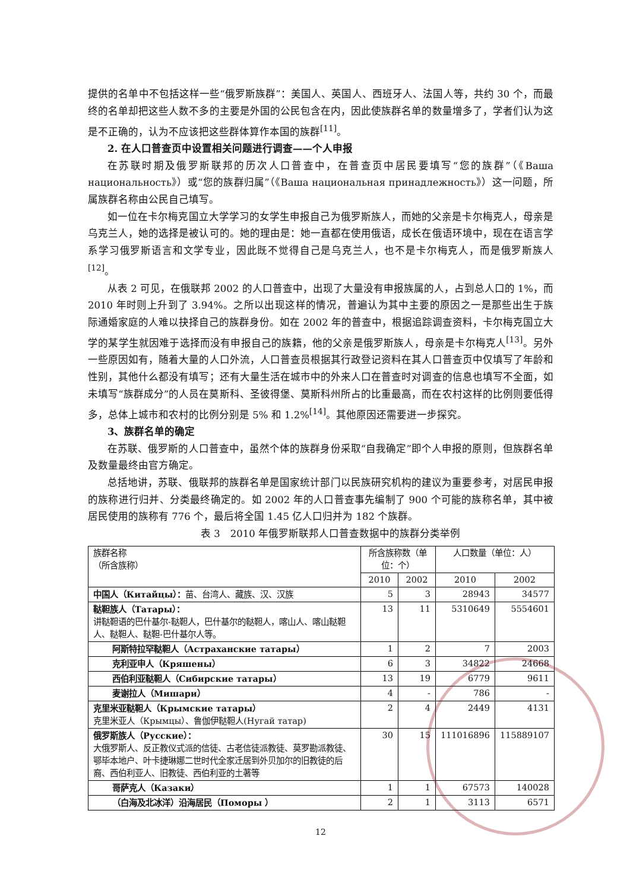提供的名单中不包括这样一些“俄罗斯族群”：美国人、英国人、西班牙人、法国人等，共约 30 个，而最终的名单却把这些人数不多的主要是外国的公民包含在内，因此使族群名单的数量增多了，学者们认为这是不正确的，认为不应该把这些群体算作本国的族群<sup>[11]</sup>。
2. 在人口普查页中设置相关问题进行调查——个人申报
在苏联时期及俄罗斯联邦的历次人口普查中，在普查页中居民要填写“您的族群”（《Ваша национальность》）或“您的族群归属”（《Ваша национальная принадлежность》）这一问题，所属族群名称由公民自己填写。
如一位在卡尔梅克国立大学学习的女学生申报自己为俄罗斯族人，而她的父亲是卡尔梅克人，母亲是乌克兰人，她的选择是被认可的。她的理由是：她一直都在使用俄语，成长在俄语环境中，现在在语言学系学习俄罗斯语言和文学专业，因此既不觉得自己是乌克兰人，也不是卡尔梅克人，而是俄罗斯族人<sup>[12]</sup>。
从表 2 可见，在俄联邦 2002 的人口普查中，出现了大量没有申报族属的人，占到总人口的 1%，而 2010 年时则上升到了 3.94%。之所以出现这样的情况，普遍认为其中主要的原因之一是那些出生于族际通婚家庭的人难以抉择自己的族群身份。如在 2002 年的普查中，根据追踪调查资料，卡尔梅克国立大学的某学生就因难于选择而没有申报自己的族籍，他的父亲是俄罗斯族人，母亲是卡尔梅克人<sup>[13]</sup>。另外一些原因如有，随着大量的人口外流，人口普查员根据其行政登记资料在其人口普查页中仅填写了年龄和性别，其他什么都没有填写；还有大量生活在城市中的外来人口在普查时对调查的信息也填写不全面，如未填写“族群成分”的人员在莫斯科、圣彼得堡、莫斯科州所占的比重最高，而在农村这样的比例则要低得多，总体上城市和农村的比例分别是 5% 和 1.2%<sup>[14]</sup>。其他原因还需要进一步探究。
3、族群名单的确定
在苏联、俄罗斯的人口普查中，虽然个体的族群身份采取“自我确定”即个人申报的原则，但族群名单及数量最终由官方确定。
总括地讲，苏联、俄联邦的族群名单是国家统计部门以民族研究机构的建议为重要参考，对居民申报的族称进行归并、分类最终确定的。如 2002 年的人口普查事先编制了 900 个可能的族称名单，其中被居民使用的族称有 776 个，最后将全国 1.45 亿人口归并为 182 个族群。
表 3　2010 年俄罗斯联邦人口普查数据中的族群分类举例
| 族群名称 （所含族称） | 所含族称数（单位：个） | | 人口数量（单位：人） | |
| --- | --- | --- | --- | --- |
| | 2010 | 2002 | 2010 | 2002 |
| 中国人（Китайцы）： 苗、台湾人、藏族、汉、汉族 | 5 | 3 | 28943 | 34577 |
| 鞑靼族人（Татары）： 讲鞑靼语的巴什基尔-鞑靼人，巴什基尔的鞑靼人，喀山人、喀山鞑靼人、鞑靼人、鞑靼-巴什基尔人等。 | 13 | 11 | 5310649 | 5554601 |
| 阿斯特拉罕鞑靼人（Астраханские татары） | 1 | 2 | 7 | 2003 |
| 克利亚申人（Кряшены） | 6 | 3 | 34822 | 24668 |
| 西伯利亚鞑靼人（Сибирские татары） | 13 | 19 | 6779 | 9611 |
| 麦谢拉人（Мишари） | 4 | - | 786 | - |
| 克里米亚鞑靼人（Крымские татары） 克里米亚人（Крымцы）、鲁伽伊鞑靼人(Нугай татар) | 2 | 4 | 2449 | 4131 |
| 俄罗斯族人（Русские）： 大俄罗斯人、反正教仪式派的信徒、古老信徒派教徒、莫罗勘派教徒、鄂毕本地户、叶卡捷琳娜二世时代全家迁居到外贝加尔的旧教徒的后裔、西伯利亚人、旧教徒、西伯利亚的土著等 | 30 | 15 | 111016896 | 115889107 |
| 哥萨克人（Казаки） | 1 | 1 | 67573 | 140028 |
| （白海及北冰洋）沿海居民（Поморы ） | 2 | 1 | 3113 | 6571 |
12